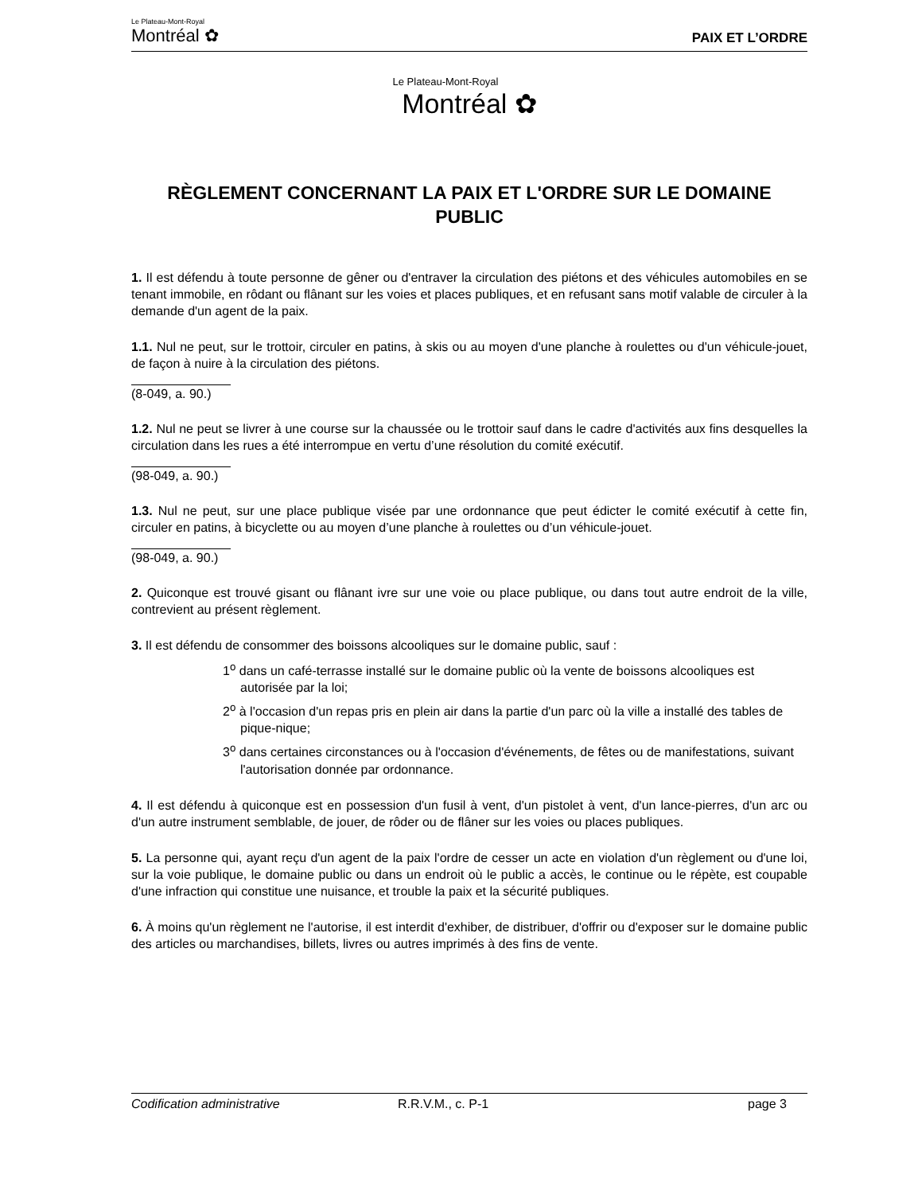Le Plateau-Mont-Royal
Montréal ✿
PAIX ET L’ORDRE
Le Plateau-Mont-Royal
Montréal ✿
RÈGLEMENT CONCERNANT LA PAIX ET L'ORDRE SUR LE DOMAINE PUBLIC
1. Il est défendu à toute personne de gêner ou d'entraver la circulation des piétons et des véhicules automobiles en se tenant immobile, en rôdant ou flânant sur les voies et places publiques, et en refusant sans motif valable de circuler à la demande d'un agent de la paix.
1.1. Nul ne peut, sur le trottoir, circuler en patins, à skis ou au moyen d'une planche à roulettes ou d'un véhicule-jouet, de façon à nuire à la circulation des piétons.
(8-049, a. 90.)
1.2. Nul ne peut se livrer à une course sur la chaussée ou le trottoir sauf dans le cadre d'activités aux fins desquelles la circulation dans les rues a été interrompue en vertu d’une résolution du comité exécutif.
(98-049, a. 90.)
1.3. Nul ne peut, sur une place publique visée par une ordonnance que peut édicter le comité exécutif à cette fin, circuler en patins, à bicyclette ou au moyen d’une planche à roulettes ou d’un véhicule-jouet.
(98-049, a. 90.)
2. Quiconque est trouvé gisant ou flânant ivre sur une voie ou place publique, ou dans tout autre endroit de la ville, contrevient au présent règlement.
3. Il est défendu de consommer des boissons alcooliques sur le domaine public, sauf :
1<sup>o</sup> dans un café-terrasse installé sur le domaine public où la vente de boissons alcooliques est autorisée par la loi;
2<sup>o</sup> à l'occasion d'un repas pris en plein air dans la partie d'un parc où la ville a installé des tables de pique-nique;
3<sup>o</sup> dans certaines circonstances ou à l'occasion d'événements, de fêtes ou de manifestations, suivant l'autorisation donnée par ordonnance.
4. Il est défendu à quiconque est en possession d'un fusil à vent, d'un pistolet à vent, d'un lance-pierres, d'un arc ou d'un autre instrument semblable, de jouer, de rôder ou de flâner sur les voies ou places publiques.
5. La personne qui, ayant reçu d'un agent de la paix l'ordre de cesser un acte en violation d'un règlement ou d'une loi, sur la voie publique, le domaine public ou dans un endroit où le public a accès, le continue ou le répète, est coupable d'une infraction qui constitue une nuisance, et trouble la paix et la sécurité publiques.
6. À moins qu'un règlement ne l'autorise, il est interdit d'exhiber, de distribuer, d'offrir ou d'exposer sur le domaine public des articles ou marchandises, billets, livres ou autres imprimés à des fins de vente.
Codification administrative R.R.V.M., c. P-1 page 3